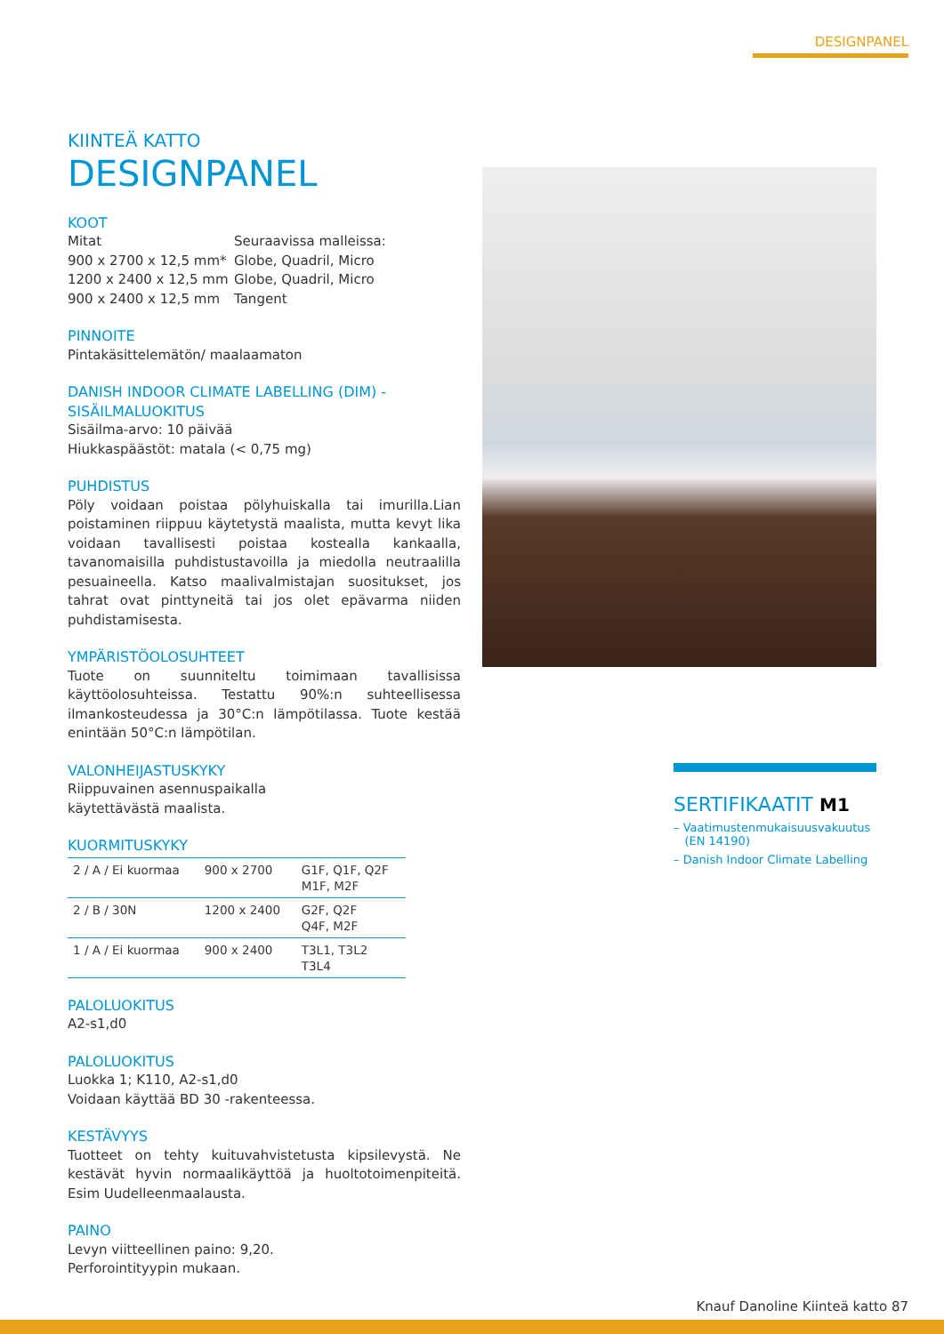DESIGNPANEL
KIINTEÄ KATTO
DESIGNPANEL
KOOT
Mitat Seuraavissa malleissa: 900 x 2700 x 12,5 mm* Globe, Quadril, Micro 1200 x 2400 x 12,5 mm Globe, Quadril, Micro 900 x 2400 x 12,5 mm Tangent
PINNOITE
Pintakäsittelemätön/ maalaamaton
DANISH INDOOR CLIMATE LABELLING (DIM) -SISÄILMALUOKITUS
Sisäilma-arvo: 10 päivää
Hiukkaspäästöt: matala (< 0,75 mg)
PUHDISTUS
Pöly voidaan poistaa pölyhuiskalla tai imurilla.Lian poistaminen riippuu käytetystä maalista, mutta kevyt lika voidaan tavallisesti poistaa kostealla kankaalla, tavanomaisilla puhdistustavoilla ja miedolla neutraalilla pesuaineella. Katso maalivalmistajan suositukset, jos tahrat ovat pinttyneitä tai jos olet epävarma niiden puhdistamisesta.
YMPÄRISTÖOLOSUHTEET
Tuote on suunniteltu toimimaan tavallisissa käyttöolosuhteissa. Testattu 90%:n suhteellisessa ilmankosteudessa ja 30°C:n lämpötilassa. Tuote kestää enintään 50°C:n lämpötilan.
VALONHEIJASTUSKYKY
Riippuvainen asennuspaikalla käytettävästä maalista.
KUORMITUSKYKY
| 2 / A / Ei kuormaa | 900 x 2700 | G1F, Q1F, Q2F M1F, M2F |
| 2 / B / 30N | 1200 x 2400 | G2F, Q2F Q4F, M2F |
| 1 / A / Ei kuormaa | 900 x 2400 | T3L1, T3L2 T3L4 |
PALOLUOKITUS
A2-s1,d0
PALOLUOKITUS
Luokka 1; K110, A2-s1,d0
Voidaan käyttää BD 30 -rakenteessa.
KESTÄVYYS
Tuotteet on tehty kuituvahvistetusta kipsilevystä. Ne kestävät hyvin normaalikäyttöä ja huoltotoimenpiteitä. Esim Uudelleenmaalausta.
PAINO
Levyn viitteellinen paino: 9,20.
Perforointityypin mukaan.
SERTIFIKAATIT M1
– Vaatimustenmukaisuusvakuutus
(EN 14190)
– Danish Indoor Climate Labelling
Knauf Danoline Kiinteä katto 87